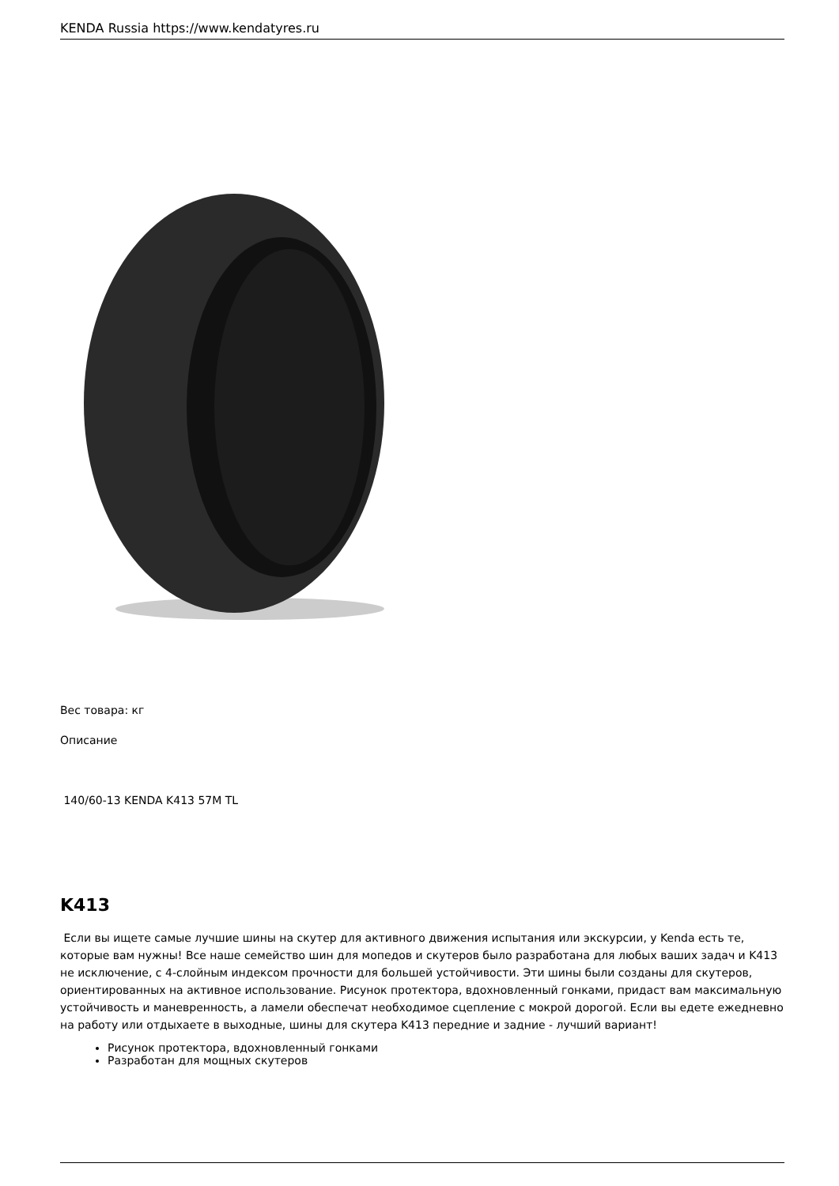KENDA Russia https://www.kendatyres.ru
Вес товара: кг
Описание
140/60-13 KENDA K413 57M TL
K413
Если вы ищете самые лучшие шины на скутер для активного движения испытания или экскурсии, у Kenda есть те, которые вам нужны! Все наше семейство шин для мопедов и скутеров было разработана для любых ваших задач и K413 не исключение, с 4-слойным индексом прочности для большей устойчивости. Эти шины были созданы для скутеров, ориентированных на активное использование. Рисунок протектора, вдохновленный гонками, придаст вам максимальную устойчивость и маневренность, а ламели обеспечат необходимое сцепление с мокрой дорогой. Если вы едете ежедневно на работу или отдыхаете в выходные, шины для скутера K413 передние и задние - лучший вариант!
Рисунок протектора, вдохновленный гонками
Разработан для мощных скутеров